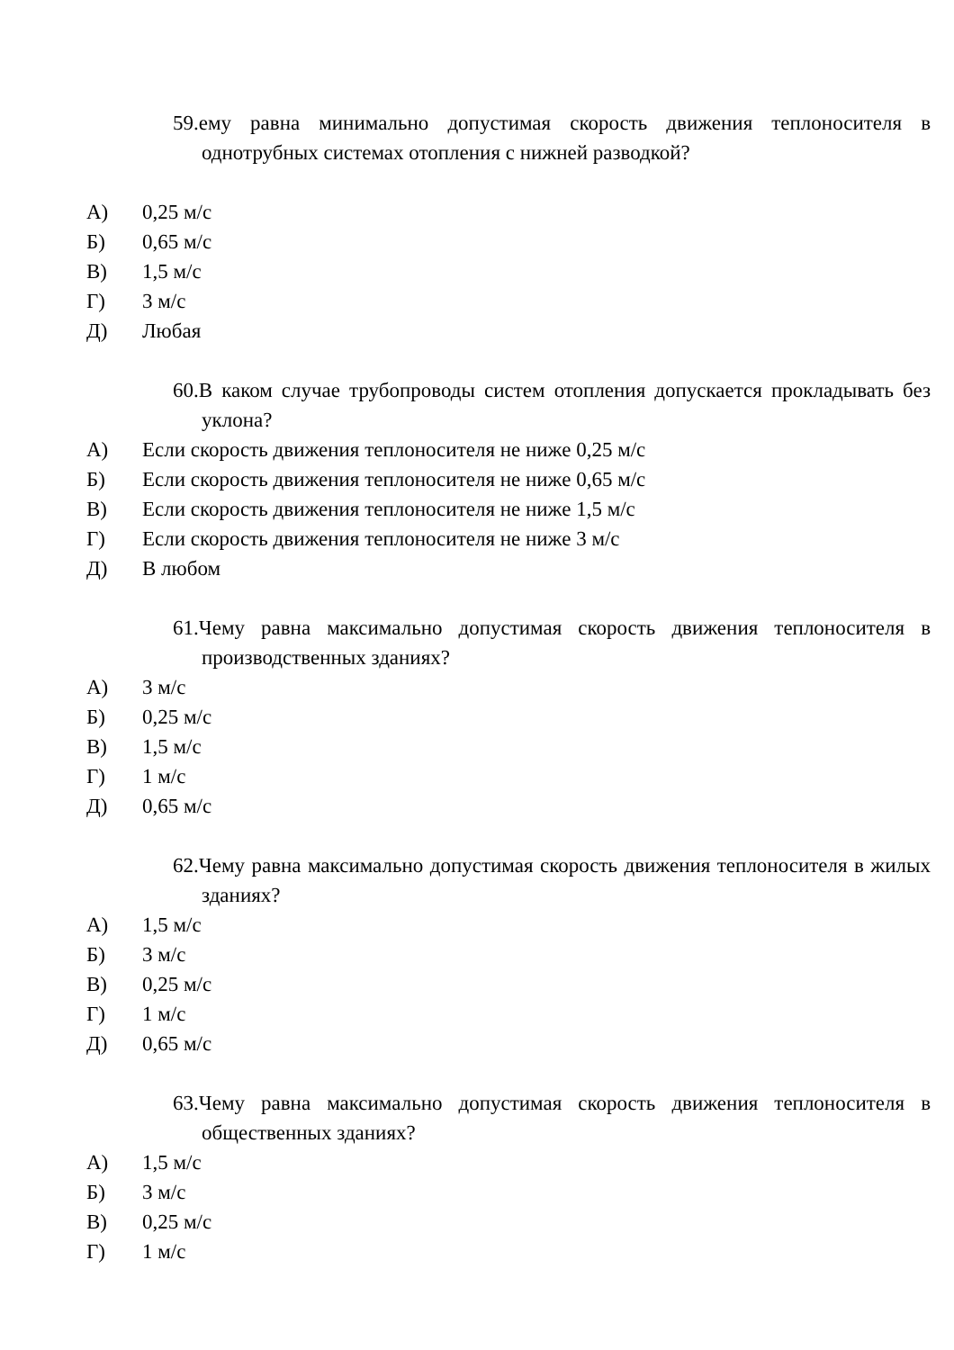59.ему равна минимально допустимая скорость движения теплоносителя в однотрубных системах отопления с нижней разводкой?
А) 0,25 м/с
Б) 0,65 м/с
В) 1,5 м/с
Г) 3 м/с
Д) Любая
60.В каком случае трубопроводы систем отопления допускается прокладывать без уклона?
А) Если скорость движения теплоносителя не ниже 0,25 м/с
Б) Если скорость движения теплоносителя не ниже 0,65 м/с
В) Если скорость движения теплоносителя не ниже 1,5 м/с
Г) Если скорость движения теплоносителя не ниже 3 м/с
Д) В любом
61.Чему равна максимально допустимая скорость движения теплоносителя в производственных зданиях?
А) 3 м/с
Б) 0,25 м/с
В) 1,5 м/с
Г) 1 м/с
Д) 0,65 м/с
62.Чему равна максимально допустимая скорость движения теплоносителя в жилых зданиях?
А) 1,5 м/с
Б) 3 м/с
В) 0,25 м/с
Г) 1 м/с
Д) 0,65 м/с
63.Чему равна максимально допустимая скорость движения теплоносителя в общественных зданиях?
А) 1,5 м/с
Б) 3 м/с
В) 0,25 м/с
Г) 1 м/с